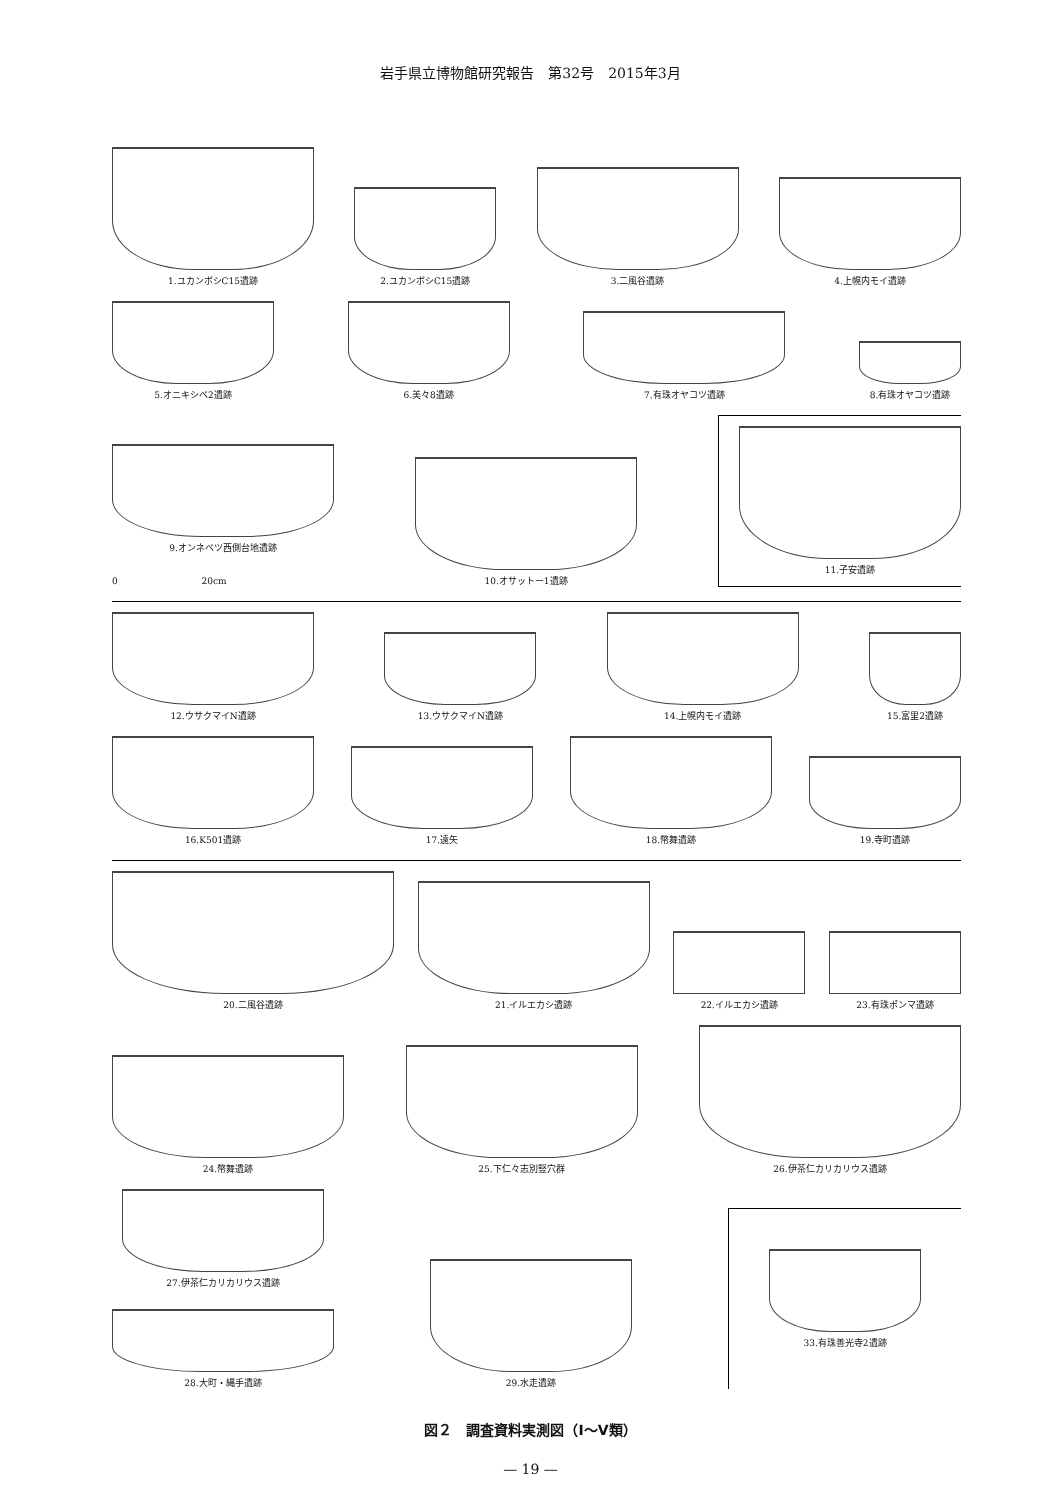岩手県立博物館研究報告　第32号　2015年3月
1.ユカンボシC15遺跡
2.ユカンボシC15遺跡
3.二風谷遺跡
4.上幌内モイ遺跡
5.オニキシベ2遺跡
6.美々8遺跡
7.有珠オヤコツ遺跡
8.有珠オヤコツ遺跡
9.オンネベツ西側台地遺跡
0 　　　　　　　　　20cm
10.オサットー1遺跡
11.子安遺跡
12.ウサクマイN遺跡
13.ウサクマイN遺跡
14.上幌内モイ遺跡
15.富里2遺跡
16.K501遺跡
17.遠矢
18.幣舞遺跡
19.寺町遺跡
20.二風谷遺跡
21.イルエカシ遺跡
22.イルエカシ遺跡
23.有珠ポンマ遺跡
24.幣舞遺跡
25.下仁々志別竪穴群
26.伊茶仁カリカリウス遺跡
27.伊茶仁カリカリウス遺跡
28.大町・縄手遺跡
29.水走遺跡
33.有珠善光寺2遺跡
図２　調査資料実測図（Ⅰ～Ⅴ類）
— 19 —